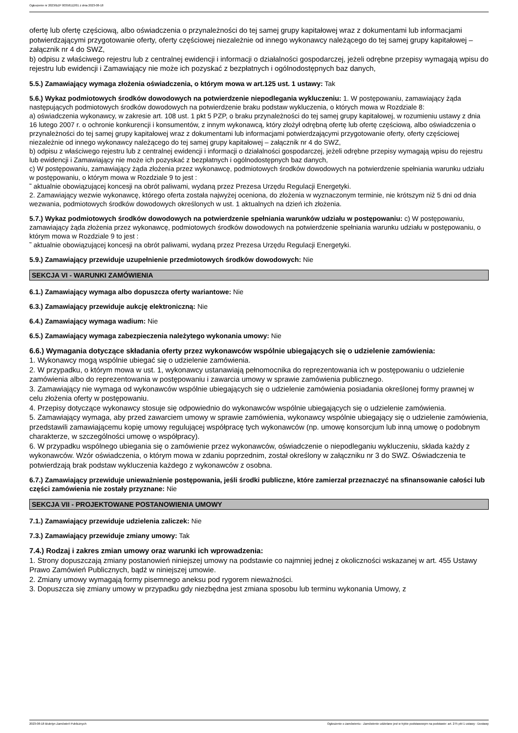Ogłoszenie nr 2023/BZP 00358112/01 z dnia 2023-08-18
ofertę lub ofertę częściową, albo oświadczenia o przynależności do tej samej grupy kapitałowej wraz z dokumentami lub informacjami potwierdzającymi przygotowanie oferty, oferty częściowej niezależnie od innego wykonawcy należącego do tej samej grupy kapitałowej – załącznik nr 4 do SWZ,
b) odpisu z właściwego rejestru lub z centralnej ewidencji i informacji o działalności gospodarczej, jeżeli odrębne przepisy wymagają wpisu do rejestru lub ewidencji i Zamawiający nie może ich pozyskać z bezpłatnych i ogólnodostępnych baz danych,
5.5.) Zamawiający wymaga złożenia oświadczenia, o którym mowa w art.125 ust. 1 ustawy: Tak
5.6.) Wykaz podmiotowych środków dowodowych na potwierdzenie niepodlegania wykluczeniu: 1. W postępowaniu, zamawiający żąda następujących podmiotowych środków dowodowych na potwierdzenie braku podstaw wykluczenia, o których mowa w Rozdziale 8:
a) oświadczenia wykonawcy, w zakresie art. 108 ust. 1 pkt 5 PZP, o braku przynależności do tej samej grupy kapitałowej, w rozumieniu ustawy z dnia 16 lutego 2007 r. o ochronie konkurencji i konsumentów, z innym wykonawcą, który złożył odrębną ofertę lub ofertę częściową, albo oświadczenia o przynależności do tej samej grupy kapitałowej wraz z dokumentami lub informacjami potwierdzającymi przygotowanie oferty, oferty częściowej niezależnie od innego wykonawcy należącego do tej samej grupy kapitałowej – załącznik nr 4 do SWZ,
b) odpisu z właściwego rejestru lub z centralnej ewidencji i informacji o działalności gospodarczej, jeżeli odrębne przepisy wymagają wpisu do rejestru lub ewidencji i Zamawiający nie może ich pozyskać z bezpłatnych i ogólnodostępnych baz danych,
c) W postępowaniu, zamawiający żąda złożenia przez wykonawcę, podmiotowych środków dowodowych na potwierdzenie spełniania warunku udziału w postępowaniu, o którym mowa w Rozdziale 9 to jest :
˜ aktualnie obowiązującej koncesji na obrót paliwami, wydaną przez Prezesa Urzędu Regulacji Energetyki.
2. Zamawiający wezwie wykonawcę, którego oferta została najwyżej oceniona, do złożenia w wyznaczonym terminie, nie krótszym niż 5 dni od dnia wezwania, podmiotowych środków dowodowych określonych w ust. 1 aktualnych na dzień ich złożenia.
5.7.) Wykaz podmiotowych środków dowodowych na potwierdzenie spełniania warunków udziału w postępowaniu: c) W postępowaniu, zamawiający żąda złożenia przez wykonawcę, podmiotowych środków dowodowych na potwierdzenie spełniania warunku udziału w postępowaniu, o którym mowa w Rozdziale 9 to jest :
˜ aktualnie obowiązującej koncesji na obrót paliwami, wydaną przez Prezesa Urzędu Regulacji Energetyki.
5.9.) Zamawiający przewiduje uzupełnienie przedmiotowych środków dowodowych: Nie
SEKCJA VI - WARUNKI ZAMÓWIENIA
6.1.) Zamawiający wymaga albo dopuszcza oferty wariantowe: Nie
6.3.) Zamawiający przewiduje aukcję elektroniczną: Nie
6.4.) Zamawiający wymaga wadium: Nie
6.5.) Zamawiający wymaga zabezpieczenia należytego wykonania umowy: Nie
6.6.) Wymagania dotyczące składania oferty przez wykonawców wspólnie ubiegających się o udzielenie zamówienia:
1. Wykonawcy mogą wspólnie ubiegać się o udzielenie zamówienia.
2. W przypadku, o którym mowa w ust. 1, wykonawcy ustanawiają pełnomocnika do reprezentowania ich w postępowaniu o udzielenie zamówienia albo do reprezentowania w postępowaniu i zawarcia umowy w sprawie zamówienia publicznego.
3. Zamawiający nie wymaga od wykonawców wspólnie ubiegających się o udzielenie zamówienia posiadania określonej formy prawnej w celu złożenia oferty w postępowaniu.
4. Przepisy dotyczące wykonawcy stosuje się odpowiednio do wykonawców wspólnie ubiegających się o udzielenie zamówienia.
5. Zamawiający wymaga, aby przed zawarciem umowy w sprawie zamówienia, wykonawcy wspólnie ubiegający się o udzielenie zamówienia, przedstawili zamawiającemu kopię umowy regulującej współpracę tych wykonawców (np. umowę konsorcjum lub inną umowę o podobnym charakterze, w szczególności umowę o współpracy).
6. W przypadku wspólnego ubiegania się o zamówienie przez wykonawców, oświadczenie o niepodleganiu wykluczeniu, składa każdy z wykonawców. Wzór oświadczenia, o którym mowa w zdaniu poprzednim, został określony w załączniku nr 3 do SWZ. Oświadczenia te potwierdzają brak podstaw wykluczenia każdego z wykonawców z osobna.
6.7.) Zamawiający przewiduje unieważnienie postępowania, jeśli środki publiczne, które zamierzał przeznaczyć na sfinansowanie całości lub części zamówienia nie zostały przyznane: Nie
SEKCJA VII - PROJEKTOWANE POSTANOWIENIA UMOWY
7.1.) Zamawiający przewiduje udzielenia zaliczek: Nie
7.3.) Zamawiający przewiduje zmiany umowy: Tak
7.4.) Rodzaj i zakres zmian umowy oraz warunki ich wprowadzenia:
1. Strony dopuszczają zmiany postanowień niniejszej umowy na podstawie co najmniej jednej z okoliczności wskazanej w art. 455 Ustawy Prawo Zamówień Publicznych, bądź w niniejszej umowie.
2. Zmiany umowy wymagają formy pisemnego aneksu pod rygorem nieważności.
3. Dopuszcza się zmiany umowy w przypadku gdy niezbędna jest zmiana sposobu lub terminu wykonania Umowy, z
2023-08-18 Biuletyn Zamówień Publicznych Ogłoszenie o zamówieniu - Zamówienie udzielane jest w trybie podstawowym na podstawie: art. 275 pkt 1 ustawy - Dostawy